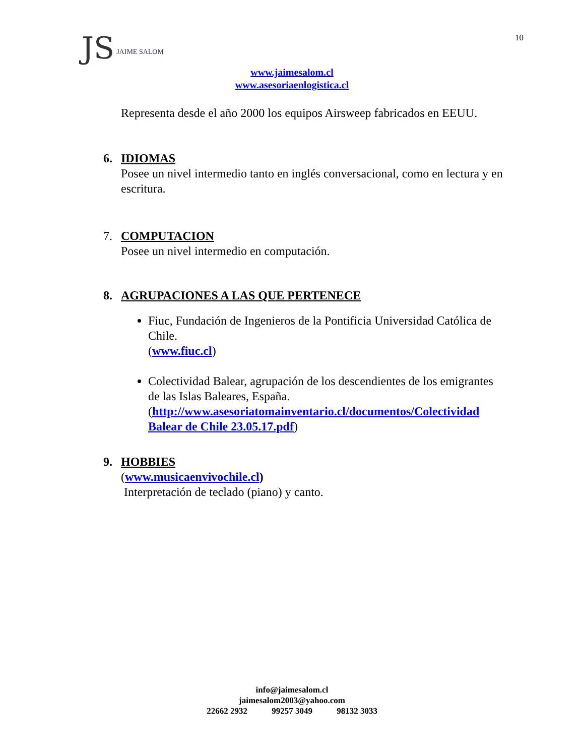JS JAIME SALOM
10
www.jaimesalom.cl
www.asesoriaenlogistica.cl
Representa desde el año 2000 los equipos Airsweep fabricados en EEUU.
6. IDIOMAS
Posee un nivel intermedio tanto en inglés conversacional, como en lectura y en escritura.
7. COMPUTACION
Posee un nivel intermedio en computación.
8. AGRUPACIONES A LAS QUE PERTENECE
Fiuc, Fundación de Ingenieros de la Pontificia Universidad Católica de Chile.
(www.fiuc.cl)
Colectividad Balear, agrupación de los descendientes de los emigrantes de las Islas Baleares, España.
(http://www.asesoriatomainventario.cl/documentos/Colectividad Balear de Chile 23.05.17.pdf)
9. HOBBIES
(www.musicaenvivochile.cl)
Interpretación de teclado (piano) y canto.
info@jaimesalom.cl
jaimesalom2003@yahoo.com
22662 2932 99257 3049 98132 3033